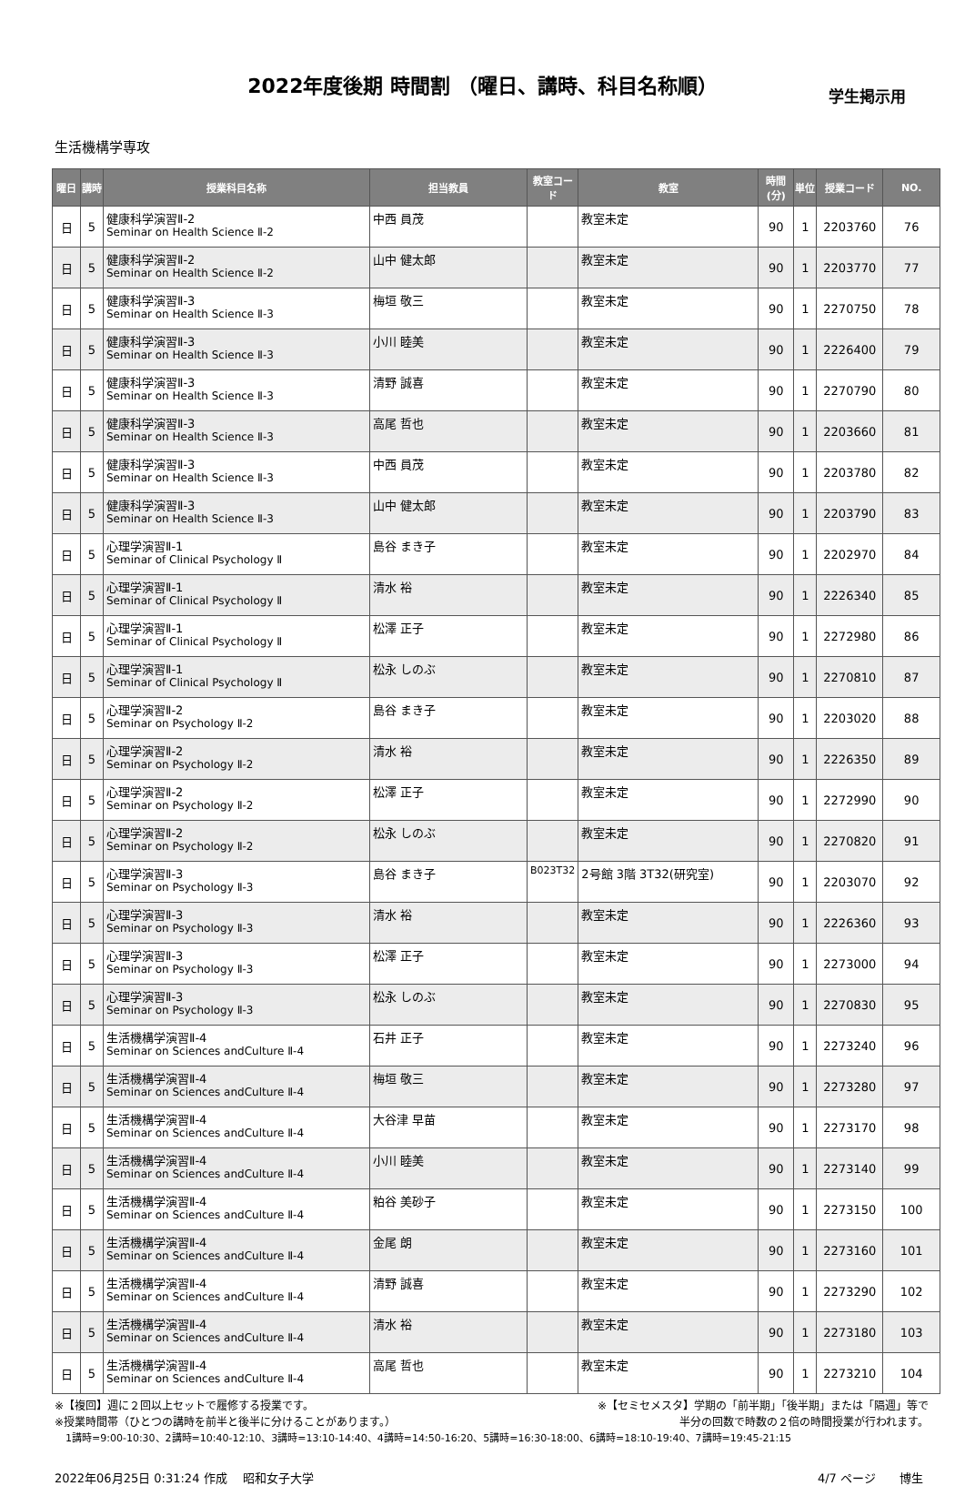2022年度後期 時間割 （曜日、講時、科目名称順）
学生掲示用
生活機構学専攻
| 曜日 | 講時 | 授業科目名称 | 担当教員 | 教室コード | 教室 | 時間(分) | 単位 | 授業コード | NO. |
| --- | --- | --- | --- | --- | --- | --- | --- | --- | --- |
| 日 | 5 | 健康科学演習Ⅱ-2 Seminar on Health Science Ⅱ-2 | 中西 員茂 | | 教室未定 | 90 | 1 | 2203760 | 76 |
| 日 | 5 | 健康科学演習Ⅱ-2 Seminar on Health Science Ⅱ-2 | 山中 健太郎 | | 教室未定 | 90 | 1 | 2203770 | 77 |
| 日 | 5 | 健康科学演習Ⅱ-3 Seminar on Health Science Ⅱ-3 | 梅垣 敬三 | | 教室未定 | 90 | 1 | 2270750 | 78 |
| 日 | 5 | 健康科学演習Ⅱ-3 Seminar on Health Science Ⅱ-3 | 小川 睦美 | | 教室未定 | 90 | 1 | 2226400 | 79 |
| 日 | 5 | 健康科学演習Ⅱ-3 Seminar on Health Science Ⅱ-3 | 清野 誠喜 | | 教室未定 | 90 | 1 | 2270790 | 80 |
| 日 | 5 | 健康科学演習Ⅱ-3 Seminar on Health Science Ⅱ-3 | 高尾 哲也 | | 教室未定 | 90 | 1 | 2203660 | 81 |
| 日 | 5 | 健康科学演習Ⅱ-3 Seminar on Health Science Ⅱ-3 | 中西 員茂 | | 教室未定 | 90 | 1 | 2203780 | 82 |
| 日 | 5 | 健康科学演習Ⅱ-3 Seminar on Health Science Ⅱ-3 | 山中 健太郎 | | 教室未定 | 90 | 1 | 2203790 | 83 |
| 日 | 5 | 心理学演習Ⅱ-1 Seminar of Clinical Psychology Ⅱ | 島谷 まき子 | | 教室未定 | 90 | 1 | 2202970 | 84 |
| 日 | 5 | 心理学演習Ⅱ-1 Seminar of Clinical Psychology Ⅱ | 清水 裕 | | 教室未定 | 90 | 1 | 2226340 | 85 |
| 日 | 5 | 心理学演習Ⅱ-1 Seminar of Clinical Psychology Ⅱ | 松澤 正子 | | 教室未定 | 90 | 1 | 2272980 | 86 |
| 日 | 5 | 心理学演習Ⅱ-1 Seminar of Clinical Psychology Ⅱ | 松永 しのぶ | | 教室未定 | 90 | 1 | 2270810 | 87 |
| 日 | 5 | 心理学演習Ⅱ-2 Seminar on Psychology Ⅱ-2 | 島谷 まき子 | | 教室未定 | 90 | 1 | 2203020 | 88 |
| 日 | 5 | 心理学演習Ⅱ-2 Seminar on Psychology Ⅱ-2 | 清水 裕 | | 教室未定 | 90 | 1 | 2226350 | 89 |
| 日 | 5 | 心理学演習Ⅱ-2 Seminar on Psychology Ⅱ-2 | 松澤 正子 | | 教室未定 | 90 | 1 | 2272990 | 90 |
| 日 | 5 | 心理学演習Ⅱ-2 Seminar on Psychology Ⅱ-2 | 松永 しのぶ | | 教室未定 | 90 | 1 | 2270820 | 91 |
| 日 | 5 | 心理学演習Ⅱ-3 Seminar on Psychology Ⅱ-3 | 島谷 まき子 | B023T32 | 2号館 3階 3T32(研究室) | 90 | 1 | 2203070 | 92 |
| 日 | 5 | 心理学演習Ⅱ-3 Seminar on Psychology Ⅱ-3 | 清水 裕 | | 教室未定 | 90 | 1 | 2226360 | 93 |
| 日 | 5 | 心理学演習Ⅱ-3 Seminar on Psychology Ⅱ-3 | 松澤 正子 | | 教室未定 | 90 | 1 | 2273000 | 94 |
| 日 | 5 | 心理学演習Ⅱ-3 Seminar on Psychology Ⅱ-3 | 松永 しのぶ | | 教室未定 | 90 | 1 | 2270830 | 95 |
| 日 | 5 | 生活機構学演習Ⅱ-4 Seminar on Sciences andCulture Ⅱ-4 | 石井 正子 | | 教室未定 | 90 | 1 | 2273240 | 96 |
| 日 | 5 | 生活機構学演習Ⅱ-4 Seminar on Sciences andCulture Ⅱ-4 | 梅垣 敬三 | | 教室未定 | 90 | 1 | 2273280 | 97 |
| 日 | 5 | 生活機構学演習Ⅱ-4 Seminar on Sciences andCulture Ⅱ-4 | 大谷津 早苗 | | 教室未定 | 90 | 1 | 2273170 | 98 |
| 日 | 5 | 生活機構学演習Ⅱ-4 Seminar on Sciences andCulture Ⅱ-4 | 小川 睦美 | | 教室未定 | 90 | 1 | 2273140 | 99 |
| 日 | 5 | 生活機構学演習Ⅱ-4 Seminar on Sciences andCulture Ⅱ-4 | 粕谷 美砂子 | | 教室未定 | 90 | 1 | 2273150 | 100 |
| 日 | 5 | 生活機構学演習Ⅱ-4 Seminar on Sciences andCulture Ⅱ-4 | 金尾 朗 | | 教室未定 | 90 | 1 | 2273160 | 101 |
| 日 | 5 | 生活機構学演習Ⅱ-4 Seminar on Sciences andCulture Ⅱ-4 | 清野 誠喜 | | 教室未定 | 90 | 1 | 2273290 | 102 |
| 日 | 5 | 生活機構学演習Ⅱ-4 Seminar on Sciences andCulture Ⅱ-4 | 清水 裕 | | 教室未定 | 90 | 1 | 2273180 | 103 |
| 日 | 5 | 生活機構学演習Ⅱ-4 Seminar on Sciences andCulture Ⅱ-4 | 高尾 哲也 | | 教室未定 | 90 | 1 | 2273210 | 104 |
※【複回】週に２回以上セットで履修する授業です。 ※【セミセメスタ】学期の「前半期」「後半期」または「隔週」等で
※授業時間帯（ひとつの講時を前半と後半に分けることがあります。） 半分の回数で時数の２倍の時間授業が行われます。
1講時=9:00-10:30、2講時=10:40-12:10、3講時=13:10-14:40、4講時=14:50-16:20、5講時=16:30-18:00、6講時=18:10-19:40、7講時=19:45-21:15
2022年06月25日 0:31:24 作成　 昭和女子大学 4/7 ページ　　博生